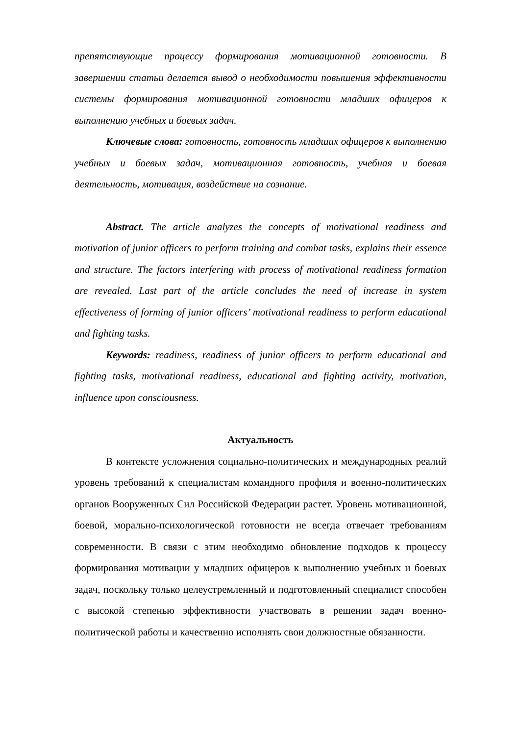препятствующие процессу формирования мотивационной готовности. В завершении статьи делается вывод о необходимости повышения эффективности системы формирования мотивационной готовности младших офицеров к выполнению учебных и боевых задач.
Ключевые слова: готовность, готовность младших офицеров к выполнению учебных и боевых задач, мотивационная готовность, учебная и боевая деятельность, мотивация, воздействие на сознание.
Abstract. The article analyzes the concepts of motivational readiness and motivation of junior officers to perform training and combat tasks, explains their essence and structure. The factors interfering with process of motivational readiness formation are revealed. Last part of the article concludes the need of increase in system effectiveness of forming of junior officers’ motivational readiness to perform educational and fighting tasks.
Keywords: readiness, readiness of junior officers to perform educational and fighting tasks, motivational readiness, educational and fighting activity, motivation, influence upon consciousness.
Актуальность
В контексте усложнения социально-политических и международных реалий уровень требований к специалистам командного профиля и военно-политических органов Вооруженных Сил Российской Федерации растет. Уровень мотивационной, боевой, морально-психологической готовности не всегда отвечает требованиям современности. В связи с этим необходимо обновление подходов к процессу формирования мотивации у младших офицеров к выполнению учебных и боевых задач, поскольку только целеустремленный и подготовленный специалист способен с высокой степенью эффективности участвовать в решении задач военно-политической работы и качественно исполнять свои должностные обязанности.